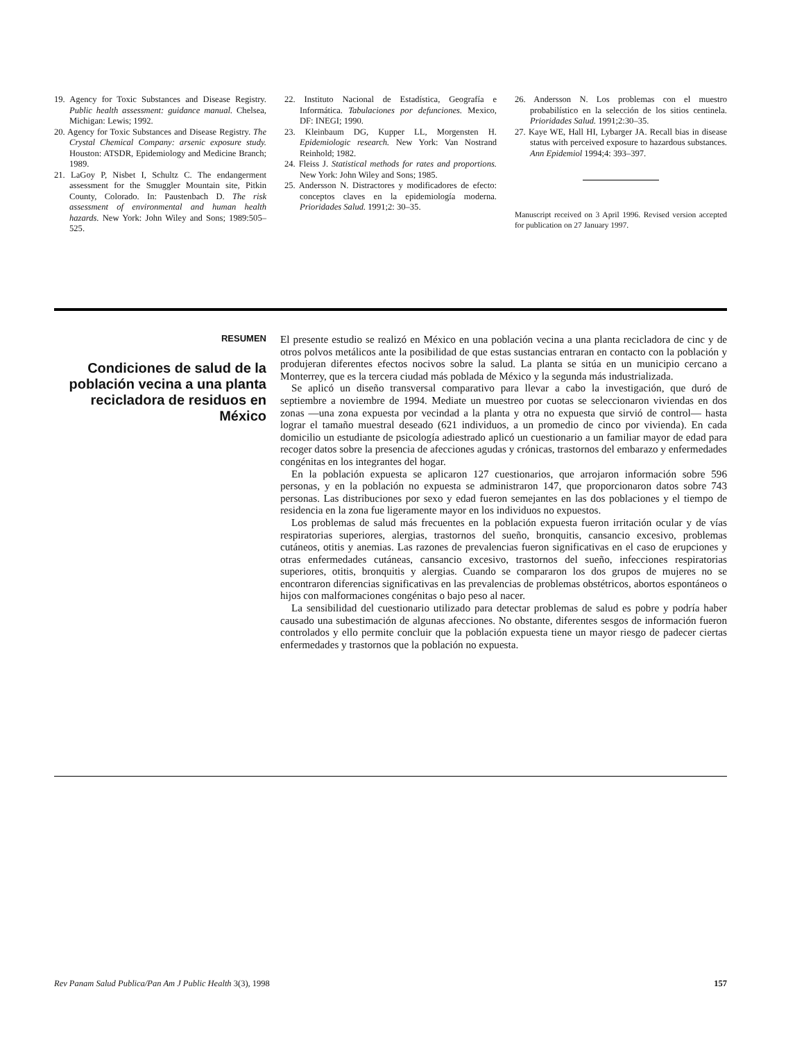19. Agency for Toxic Substances and Disease Registry. Public health assessment: guidance manual. Chelsea, Michigan: Lewis; 1992.
20. Agency for Toxic Substances and Disease Registry. The Crystal Chemical Company: arsenic exposure study. Houston: ATSDR, Epidemiology and Medicine Branch; 1989.
21. LaGoy P, Nisbet I, Schultz C. The endangerment assessment for the Smuggler Mountain site, Pitkin County, Colorado. In: Paustenbach D. The risk assessment of environmental and human health hazards. New York: John Wiley and Sons; 1989:505–525.
22. Instituto Nacional de Estadística, Geografía e Informática. Tabulaciones por defunciones. Mexico, DF: INEGI; 1990.
23. Kleinbaum DG, Kupper LL, Morgensten H. Epidemiologic research. New York: Van Nostrand Reinhold; 1982.
24. Fleiss J. Statistical methods for rates and proportions. New York: John Wiley and Sons; 1985.
25. Andersson N. Distractores y modificadores de efecto: conceptos claves en la epidemiología moderna. Prioridades Salud. 1991;2: 30–35.
26. Andersson N. Los problemas con el muestro probabilístico en la selección de los sitios centinela. Prioridades Salud. 1991;2:30–35.
27. Kaye WE, Hall HI, Lybarger JA. Recall bias in disease status with perceived exposure to hazardous substances. Ann Epidemiol 1994;4: 393–397.
Manuscript received on 3 April 1996. Revised version accepted for publication on 27 January 1997.
RESUMEN
Condiciones de salud de la población vecina a una planta recicladora de residuos en México
El presente estudio se realizó en México en una población vecina a una planta recicladora de cinc y de otros polvos metálicos ante la posibilidad de que estas sustancias entraran en contacto con la población y produjeran diferentes efectos nocivos sobre la salud. La planta se sitúa en un municipio cercano a Monterrey, que es la tercera ciudad más poblada de México y la segunda más industrializada.
Se aplicó un diseño transversal comparativo para llevar a cabo la investigación, que duró de septiembre a noviembre de 1994. Mediate un muestreo por cuotas se seleccionaron viviendas en dos zonas —una zona expuesta por vecindad a la planta y otra no expuesta que sirvió de control— hasta lograr el tamaño muestral deseado (621 individuos, a un promedio de cinco por vivienda). En cada domicilio un estudiante de psicología adiestrado aplicó un cuestionario a un familiar mayor de edad para recoger datos sobre la presencia de afecciones agudas y crónicas, trastornos del embarazo y enfermedades congénitas en los integrantes del hogar.
En la población expuesta se aplicaron 127 cuestionarios, que arrojaron información sobre 596 personas, y en la población no expuesta se administraron 147, que proporcionaron datos sobre 743 personas. Las distribuciones por sexo y edad fueron semejantes en las dos poblaciones y el tiempo de residencia en la zona fue ligeramente mayor en los individuos no expuestos.
Los problemas de salud más frecuentes en la población expuesta fueron irritación ocular y de vías respiratorias superiores, alergias, trastornos del sueño, bronquitis, cansancio excesivo, problemas cutáneos, otitis y anemias. Las razones de prevalencias fueron significativas en el caso de erupciones y otras enfermedades cutáneas, cansancio excesivo, trastornos del sueño, infecciones respiratorias superiores, otitis, bronquitis y alergias. Cuando se compararon los dos grupos de mujeres no se encontraron diferencias significativas en las prevalencias de problemas obstétricos, abortos espontáneos o hijos con malformaciones congénitas o bajo peso al nacer.
La sensibilidad del cuestionario utilizado para detectar problemas de salud es pobre y podría haber causado una subestimación de algunas afecciones. No obstante, diferentes sesgos de información fueron controlados y ello permite concluir que la población expuesta tiene un mayor riesgo de padecer ciertas enfermedades y trastornos que la población no expuesta.
Rev Panam Salud Publica/Pan Am J Public Health 3(3), 1998 157